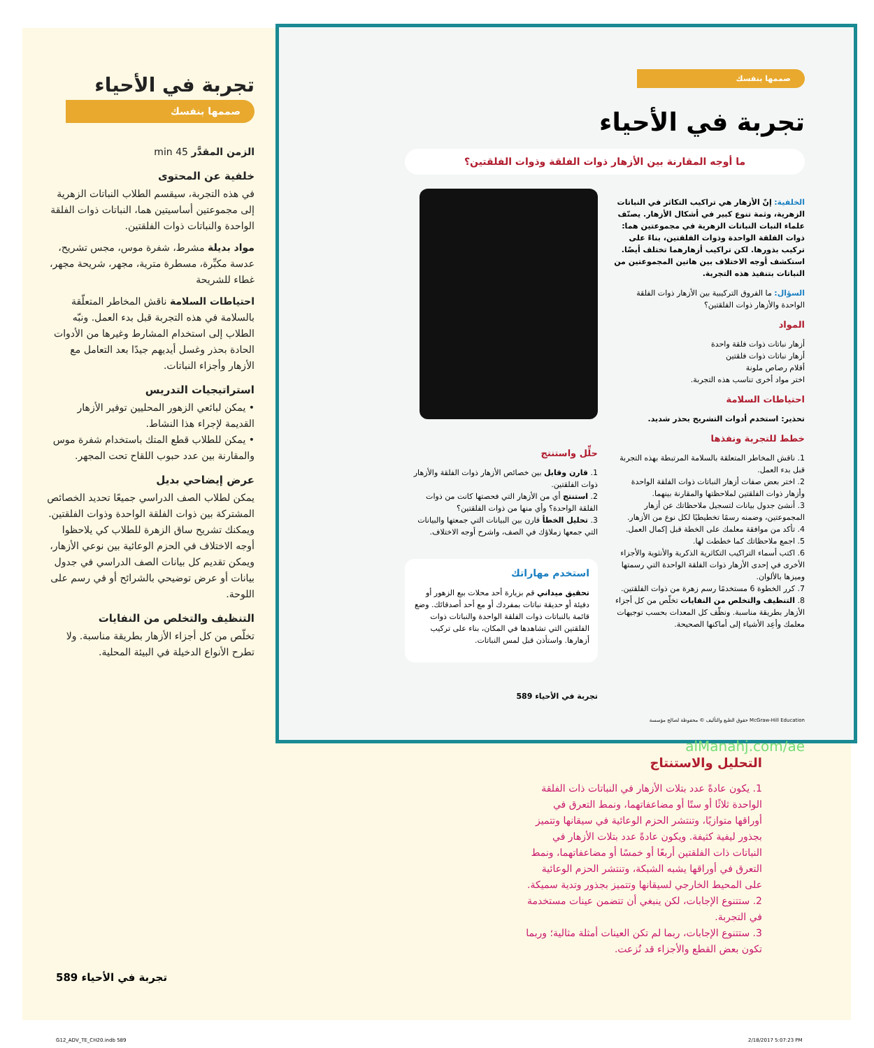تجربة في الأحياء
صممها بنفسك
الزمن المقدَّر 45 min
خلفية عن المحتوى
في هذه التجربة، سيقسم الطلاب النباتات الزهرية إلى مجموعتين أساسيتين هما، النباتات ذوات الفلقة الواحدة والنباتات ذوات الفلقتين.
مواد بديلة مشرط، شفرة موس، مجس تشريح، عدسة مكبِّرة، مسطرة مترية، مجهر، شريحة مجهر، غطاء للشريحة
احتياطات السلامة ناقش المخاطر المتعلّقة بالسلامة في هذه التجربة قبل بدء العمل. ونبّه الطلاب إلى استخدام المشارط وغيرها من الأدوات الحادة بحذر وغسل أيديهم جيدًا بعد التعامل مع الأزهار وأجزاء النباتات.
استراتيجيات التدريس
• يمكن لبائعي الزهور المحليين توفير الأزهار القديمة لإجراء هذا النشاط.
• يمكن للطلاب قطع المتك باستخدام شفرة موس والمقارنة بين عدد حبوب اللقاح تحت المجهر.
عرض إيضاحي بديل
يمكن لطلاب الصف الدراسي جميعًا تحديد الخصائص المشتركة بين ذوات الفلقة الواحدة وذوات الفلقتين. ويمكنك تشريح ساق الزهرة للطلاب كي يلاحظوا أوجه الاختلاف في الحزم الوعائية بين نوعي الأزهار، ويمكن تقديم كل بيانات الصف الدراسي في جدول بيانات أو عرض توضيحي بالشرائح أو في رسم على اللوحة.
التنظيف والتخلص من النفايات
تخلّص من كل أجزاء الأزهار بطريقة مناسبة. ولا تطرح الأنواع الدخيلة في البيئة المحلية.
صممها بنفسك
تجربة في الأحياء
ما أوجه المقارنة بين الأزهار ذوات الفلقة وذوات الفلقتين؟
الخلفية: إنّ الأزهار هي تراكيب التكاثر في النباتات الزهرية، وثمة تنوع كبير في أشكال الأزهار. يصنّف علماء النبات النباتات الزهرية في مجموعتين هما: ذوات الفلقة الواحدة وذوات الفلقتين، بناءً على تركيب بذورها. لكن تراكيب أزهارهما تختلف أيضًا. استكشف أوجه الاختلاف بين هاتين المجموعتين من النباتات بتنفيذ هذه التجربة.
السؤال: ما الفروق التركيبية بين الأزهار ذوات الفلقة الواحدة والأزهار ذوات الفلقتين؟
المواد
أزهار نباتات ذوات فلقة واحدة
أزهار نباتات ذوات فلقتين
أقلام رصاص ملونة
اختر مواد أخرى تناسب هذه التجربة.
احتياطات السلامة
تحذير: استخدم أدوات التشريح بحذر شديد.
خطط للتجربة ونفذها
1. ناقش المخاطر المتعلقة بالسلامة المرتبطة بهذه التجربة قبل بدء العمل.
2. اختر بعض صفات أزهار النباتات ذوات الفلقة الواحدة وأزهار ذوات الفلقتين لملاحظتها والمقارنة بينهما.
3. أنشئ جدول بيانات لتسجيل ملاحظاتك عن أزهار المجموعتين، وضمنه رسمًا تخطيطيًا لكل نوع من الأزهار.
4. تأكد من موافقة معلمك على الخطة قبل إكمال العمل.
5. اجمع ملاحظاتك كما خططت لها.
6. اكتب أسماء التراكيب التكاثرية الذكرية والأنثوية والأجزاء الأخرى في إحدى الأزهار ذوات الفلقة الواحدة التي رسمتها وميزها بالألوان.
7. كرر الخطوة 6 مستخدمًا رسم زهرة من ذوات الفلقتين.
8. التنظيف والتخلص من النفايات تخلّص من كل أجزاء الأزهار بطريقة مناسبة. ونظّف كل المعدات بحسب توجيهات معلمك وأعِد الأشياء إلى أماكنها الصحيحة.
حلِّل واستنتج
1. قارن وقابل بين خصائص الأزهار ذوات الفلقة والأزهار ذوات الفلقتين.
2. استنتج أي من الأزهار التي فحصتها كانت من ذوات الفلقة الواحدة؟ وأي منها من ذوات الفلقتين؟
3. تحليل الخطأ قارن بين البيانات التي جمعتها والبيانات التي جمعها زملاؤك في الصف، واشرح أوجه الاختلاف.
استخدم مهاراتك
تحقيق ميداني قم بزيارة أحد محلات بيع الزهور أو دفيئة أو حديقة نباتات بمفردك أو مع أحد أصدقائك. وضع قائمة بالنباتات ذوات الفلقة الواحدة والنباتات ذوات الفلقتين التي تشاهدها في المكان، بناء على تركيب أزهارها. واستأذن قبل لمس النباتات.
تجربة في الأحياء 589
McGraw-Hill Education حقوق الطبع والتأليف © محفوظة لصالح مؤسسة
alManahj.com/ae
التحليل والاستنتاج
1. يكون عادةً عدد بتلات الأزهار في النباتات ذات الفلقة الواحدة ثلاثًا أو ستًا أو مضاعفاتهما، ونمط التعرق في أوراقها متوازيًا، وتنتشر الحزم الوعائية في سيقانها وتتميز بجذور ليفية كثيفة. ويكون عادةً عدد بتلات الأزهار في النباتات ذات الفلقتين أربعًا أو خمسًا أو مضاعفاتهما، ونمط التعرق في أوراقها يشبه الشبكة، وتنتشر الحزم الوعائية على المحيط الخارجي لسيقانها وتتميز بجذور وتدية سميكة.
2. ستتنوع الإجابات، لكن ينبغي أن تتضمن عينات مستخدمة في التجربة.
3. ستتنوع الإجابات، ربما لم تكن العينات أمثلة مثالية؛ وربما تكون بعض القطع والأجزاء قد نُزعت.
تجربة في الأحياء 589
G12_ADV_TE_CH20.indb 589 2/18/2017 5:07:23 PM